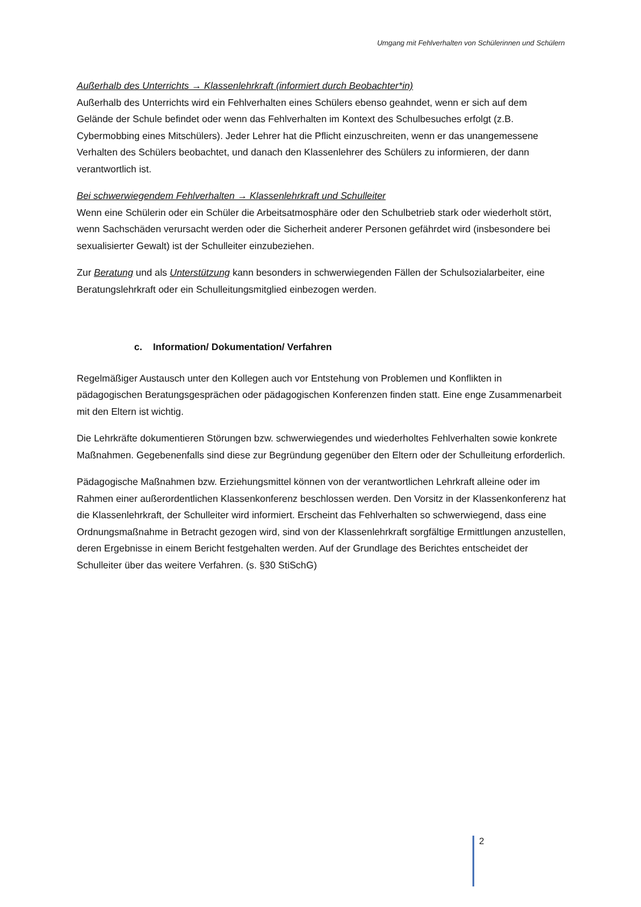Umgang mit Fehlverhalten von Schülerinnen und Schülern
Außerhalb des Unterrichts → Klassenlehrkraft (informiert durch Beobachter*in)
Außerhalb des Unterrichts wird ein Fehlverhalten eines Schülers ebenso geahndet, wenn er sich auf dem Gelände der Schule befindet oder wenn das Fehlverhalten im Kontext des Schulbesuches erfolgt (z.B. Cybermobbing eines Mitschülers). Jeder Lehrer hat die Pflicht einzuschreiten, wenn er das unangemessene Verhalten des Schülers beobachtet, und danach den Klassenlehrer des Schülers zu informieren, der dann verantwortlich ist.
Bei schwerwiegendem Fehlverhalten → Klassenlehrkraft und Schulleiter
Wenn eine Schülerin oder ein Schüler die Arbeitsatmosphäre oder den Schulbetrieb stark oder wiederholt stört, wenn Sachschäden verursacht werden oder die Sicherheit anderer Personen gefährdet wird (insbesondere bei sexualisierter Gewalt) ist der Schulleiter einzubeziehen.
Zur Beratung und als Unterstützung kann besonders in schwerwiegenden Fällen der Schulsozialarbeiter, eine Beratungslehrkraft oder ein Schulleitungsmitglied einbezogen werden.
c. Information/ Dokumentation/ Verfahren
Regelmäßiger Austausch unter den Kollegen auch vor Entstehung von Problemen und Konflikten in pädagogischen Beratungsgesprächen oder pädagogischen Konferenzen finden statt. Eine enge Zusammenarbeit mit den Eltern ist wichtig.
Die Lehrkräfte dokumentieren Störungen bzw. schwerwiegendes und wiederholtes Fehlverhalten sowie konkrete Maßnahmen. Gegebenenfalls sind diese zur Begründung gegenüber den Eltern oder der Schulleitung erforderlich.
Pädagogische Maßnahmen bzw. Erziehungsmittel können von der verantwortlichen Lehrkraft alleine oder im Rahmen einer außerordentlichen Klassenkonferenz beschlossen werden. Den Vorsitz in der Klassenkonferenz hat die Klassenlehrkraft, der Schulleiter wird informiert. Erscheint das Fehlverhalten so schwerwiegend, dass eine Ordnungsmaßnahme in Betracht gezogen wird, sind von der Klassenlehrkraft sorgfältige Ermittlungen anzustellen, deren Ergebnisse in einem Bericht festgehalten werden. Auf der Grundlage des Berichtes entscheidet der Schulleiter über das weitere Verfahren. (s. §30 StiSchG)
2